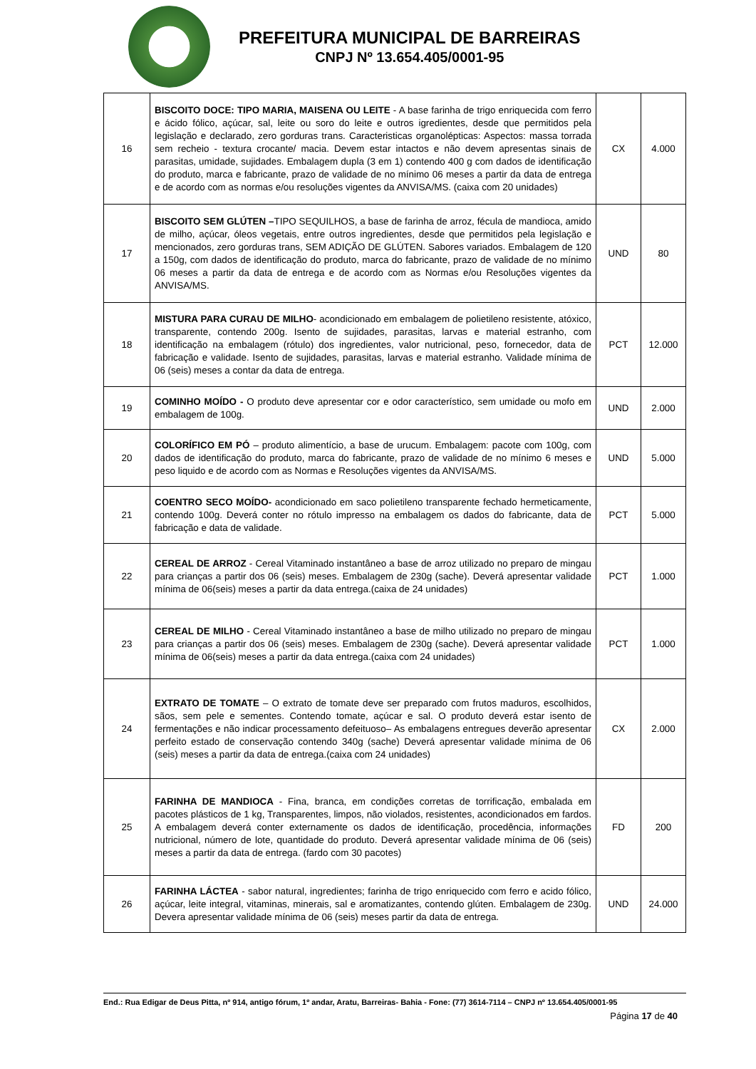PREFEITURA MUNICIPAL DE BARREIRAS
CNPJ Nº 13.654.405/0001-95
| 16 | BISCOITO DOCE: TIPO MARIA, MAISENA OU LEITE - A base farinha de trigo enriquecida com ferro e ácido fólico, açúcar, sal, leite ou soro do leite e outros igredientes, desde que permitidos pela legislação e declarado, zero gorduras trans. Caracteristicas organolépticas: Aspectos: massa torrada sem recheio - textura crocante/ macia. Devem estar intactos e não devem apresentas sinais de parasitas, umidade, sujidades. Embalagem dupla (3 em 1) contendo 400 g com dados de identificação do produto, marca e fabricante, prazo de validade de no mínimo 06 meses a partir da data de entrega e de acordo com as normas e/ou resoluções vigentes da ANVISA/MS. (caixa com 20 unidades) | CX | 4.000 |
| 17 | BISCOITO SEM GLÚTEN – TIPO SEQUILHOS, a base de farinha de arroz, fécula de mandioca, amido de milho, açúcar, óleos vegetais, entre outros ingredientes, desde que permitidos pela legislação e mencionados, zero gorduras trans, SEM ADIÇÃO DE GLÚTEN. Sabores variados. Embalagem de 120 a 150g, com dados de identificação do produto, marca do fabricante, prazo de validade de no mínimo 06 meses a partir da data de entrega e de acordo com as Normas e/ou Resoluções vigentes da ANVISA/MS. | UND | 80 |
| 18 | MISTURA PARA CURAU DE MILHO - acondicionado em embalagem de polietileno resistente, atóxico, transparente, contendo 200g. Isento de sujidades, parasitas, larvas e material estranho, com identificação na embalagem (rótulo) dos ingredientes, valor nutricional, peso, fornecedor, data de fabricação e validade. Isento de sujidades, parasitas, larvas e material estranho. Validade mínima de 06 (seis) meses a contar da data de entrega. | PCT | 12.000 |
| 19 | COMINHO MOÍDO - O produto deve apresentar cor e odor característico, sem umidade ou mofo em embalagem de 100g. | UND | 2.000 |
| 20 | COLORÍFICO EM PÓ – produto alimentício, a base de urucum. Embalagem: pacote com 100g, com dados de identificação do produto, marca do fabricante, prazo de validade de no mínimo 6 meses e peso liquido e de acordo com as Normas e Resoluções vigentes da ANVISA/MS. | UND | 5.000 |
| 21 | COENTRO SECO MOÍDO- acondicionado em saco polietileno transparente fechado hermeticamente, contendo 100g. Deverá conter no rótulo impresso na embalagem os dados do fabricante, data de fabricação e data de validade. | PCT | 5.000 |
| 22 | CEREAL DE ARROZ - Cereal Vitaminado instantâneo a base de arroz utilizado no preparo de mingau para crianças a partir dos 06 (seis) meses. Embalagem de 230g (sache). Deverá apresentar validade mínima de 06(seis) meses a partir da data entrega.(caixa de 24 unidades) | PCT | 1.000 |
| 23 | CEREAL DE MILHO - Cereal Vitaminado instantâneo a base de milho utilizado no preparo de mingau para crianças a partir dos 06 (seis) meses. Embalagem de 230g (sache). Deverá apresentar validade mínima de 06(seis) meses a partir da data entrega.(caixa com 24 unidades) | PCT | 1.000 |
| 24 | EXTRATO DE TOMATE – O extrato de tomate deve ser preparado com frutos maduros, escolhidos, sãos, sem pele e sementes. Contendo tomate, açúcar e sal. O produto deverá estar isento de fermentações e não indicar processamento defeituoso– As embalagens entregues deverão apresentar perfeito estado de conservação contendo 340g (sache) Deverá apresentar validade mínima de 06 (seis) meses a partir da data de entrega.(caixa com 24 unidades) | CX | 2.000 |
| 25 | FARINHA DE MANDIOCA - Fina, branca, em condições corretas de torrificação, embalada em pacotes plásticos de 1 kg, Transparentes, limpos, não violados, resistentes, acondicionados em fardos. A embalagem deverá conter externamente os dados de identificação, procedência, informações nutricional, número de lote, quantidade do produto. Deverá apresentar validade mínima de 06 (seis) meses a partir da data de entrega. (fardo com 30 pacotes) | FD | 200 |
| 26 | FARINHA LÁCTEA - sabor natural, ingredientes; farinha de trigo enriquecido com ferro e acido fólico, açúcar, leite integral, vitaminas, minerais, sal e aromatizantes, contendo glúten. Embalagem de 230g. Devera apresentar validade mínima de 06 (seis) meses partir da data de entrega. | UND | 24.000 |
End.: Rua Edigar de Deus Pitta, nº 914, antigo fórum, 1º andar, Aratu, Barreiras- Bahia - Fone: (77) 3614-7114 – CNPJ nº 13.654.405/0001-95
Página 17 de 40